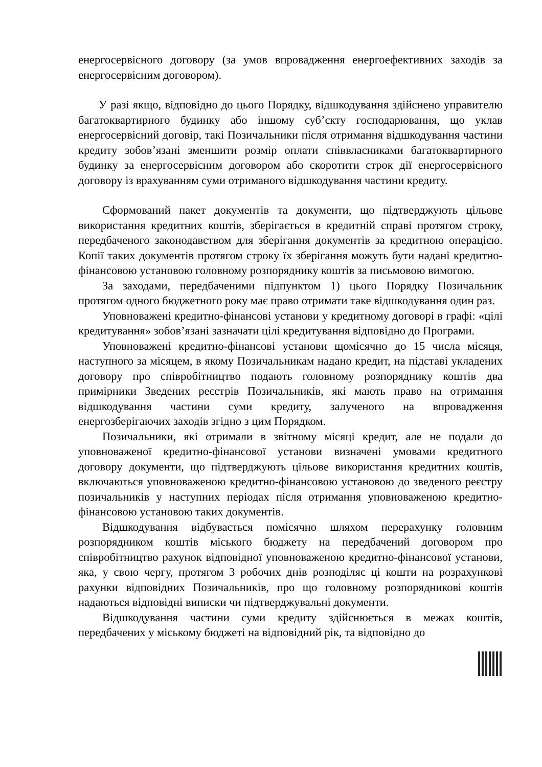енергосервісного договору (за умов впровадження енергоефективних заходів за енергосервісним договором).
У разі якщо, відповідно до цього Порядку, відшкодування здійснено управителю багатоквартирного будинку або іншому суб’єкту господарювання, що уклав енергосервісний договір, такі Позичальники після отримання відшкодування частини кредиту зобов’язані зменшити розмір оплати співвласниками багатоквартирного будинку за енергосервісним договором або скоротити строк дії енергосервісного договору із врахуванням суми отриманого відшкодування частини кредиту.
Сформований пакет документів та документи, що підтверджують цільове використання кредитних коштів, зберігається в кредитній справі протягом строку, передбаченого законодавством для зберігання документів за кредитною операцією. Копії таких документів протягом строку їх зберігання можуть бути надані кредитно-фінансовою установою головному розпоряднику коштів за письмовою вимогою.
За заходами, передбаченими підпунктом 1) цього Порядку Позичальник протягом одного бюджетного року має право отримати таке відшкодування один раз.
Уповноважені кредитно-фінансові установи у кредитному договорі в графі: «цілі кредитування» зобов’язані зазначати цілі кредитування відповідно до Програми.
Уповноважені кредитно-фінансові установи щомісячно до 15 числа місяця, наступного за місяцем, в якому Позичальникам надано кредит, на підставі укладених договору про співробітництво подають головному розпоряднику коштів два примірники Зведених реєстрів Позичальників, які мають право на отримання відшкодування частини суми кредиту, залученого на впровадження енергозберігаючих заходів згідно з цим Порядком.
Позичальники, які отримали в звітному місяці кредит, але не подали до уповноваженої кредитно-фінансової установи визначені умовами кредитного договору документи, що підтверджують цільове використання кредитних коштів, включаються уповноваженою кредитно-фінансовою установою до зведеного реєстру позичальників у наступних періодах після отримання уповноваженою кредитно-фінансовою установою таких документів.
Відшкодування відбувається помісячно шляхом перерахунку головним розпорядником коштів міського бюджету на передбачений договором про співробітництво рахунок відповідної уповноваженою кредитно-фінансової установи, яка, у свою чергу, протягом 3 робочих днів розподіляє ці кошти на розрахункові рахунки відповідних Позичальників, про що головному розпорядникові коштів надаються відповідні виписки чи підтверджувальні документи.
Відшкодування частини суми кредиту здійснюється в межах коштів, передбачених у міському бюджеті на відповідний рік, та відповідно до